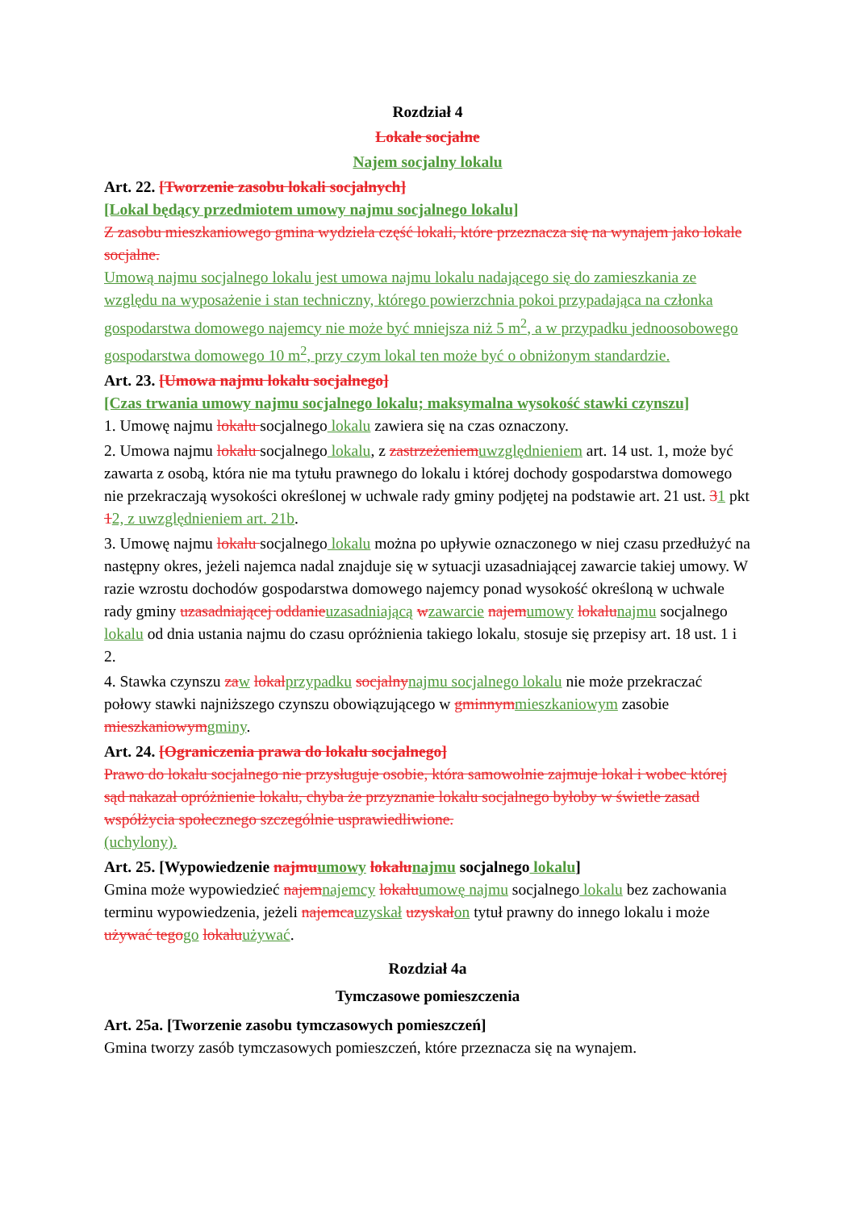Rozdział 4
Lokale socjalne
Najem socjalny lokalu
Art. 22. [Tworzenie zasobu lokali socjalnych]
[Lokal będący przedmiotem umowy najmu socjalnego lokalu]
Z zasobu mieszkaniowego gmina wydziela część lokali, które przeznacza się na wynajem jako lokale socjalne.
Umową najmu socjalnego lokalu jest umowa najmu lokalu nadającego się do zamieszkania ze względu na wyposażenie i stan techniczny, którego powierzchnia pokoi przypadająca na członka gospodarstwa domowego najemcy nie może być mniejsza niż 5 m<sup>2</sup>, a w przypadku jednoosobowego gospodarstwa domowego 10 m<sup>2</sup>, przy czym lokal ten może być o obniżonym standardzie.
Art. 23. [Umowa najmu lokalu socjalnego]
[Czas trwania umowy najmu socjalnego lokalu; maksymalna wysokość stawki czynszu]
1. Umowę najmu lokalu socjalnego lokalu zawiera się na czas oznaczony.
2. Umowa najmu lokalu socjalnego lokalu, z zastrzeżeniem uwzględnieniem art. 14 ust. 1, może być zawarta z osobą, która nie ma tytułu prawnego do lokalu i której dochody gospodarstwa domowego nie przekraczają wysokości określonej w uchwale rady gminy podjętej na podstawie art. 21 ust. 31 pkt 12, z uwzględnieniem art. 21b.
3. Umowę najmu lokalu socjalnego lokalu można po upływie oznaczonego w niej czasu przedłużyć na następny okres, jeżeli najemca nadal znajduje się w sytuacji uzasadniającej zawarcie takiej umowy. W razie wzrostu dochodów gospodarstwa domowego najemcy ponad wysokość określoną w uchwale rady gminy uzasadniającej oddanie uzasadniającą wzawarcie najem umowy lokalu najmu socjalnego lokalu od dnia ustania najmu do czasu opróżnienia takiego lokalu, stosuje się przepisy art. 18 ust. 1 i 2.
4. Stawka czynszu za w lokal przypadku socjalny najmu socjalnego lokalu nie może przekraczać połowy stawki najniższego czynszu obowiązującego w gminnym mieszkaniowym zasobie mieszkaniowym gminy.
Art. 24. [Ograniczenia prawa do lokalu socjalnego]
Prawo do lokalu socjalnego nie przysługuje osobie, która samowolnie zajmuje lokal i wobec której sąd nakazał opróżnienie lokalu, chyba że przyznanie lokalu socjalnego byłoby w świetle zasad współżycia społecznego szczególnie usprawiedliwione.
(uchylony).
Art. 25. [Wypowiedzenie najmu umowy lokalu najmu socjalnego lokalu]
Gmina może wypowiedzieć najem najemcy lokalu umowę najmu socjalnego lokalu bez zachowania terminu wypowiedzenia, jeżeli najemca uzyskał uzyskał on tytuł prawny do innego lokalu i może używać tego go lokalu używać.
Rozdział 4a
Tymczasowe pomieszczenia
Art. 25a. [Tworzenie zasobu tymczasowych pomieszczeń]
Gmina tworzy zasób tymczasowych pomieszczeń, które przeznacza się na wynajem.